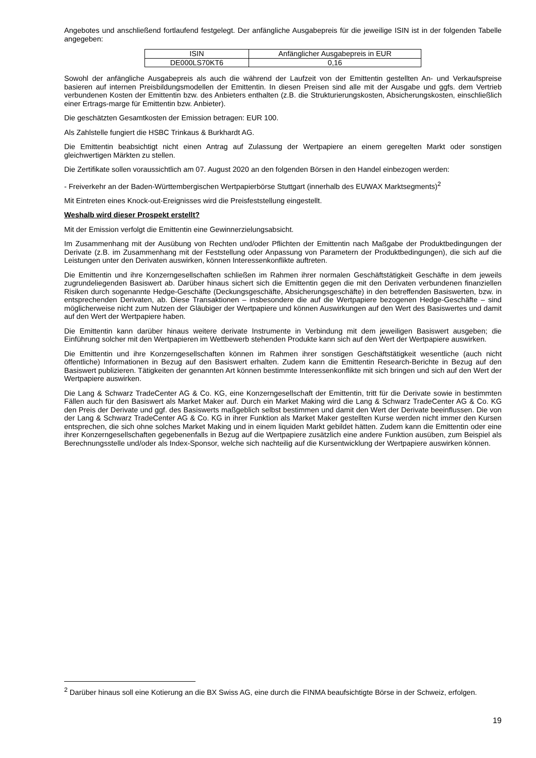Angebotes und anschließend fortlaufend festgelegt. Der anfängliche Ausgabepreis für die jeweilige ISIN ist in der folgenden Tabelle angegeben:
| ISIN | Anfänglicher Ausgabepreis in EUR |
| DE000LS70KT6 | 0,16 |
Sowohl der anfängliche Ausgabepreis als auch die während der Laufzeit von der Emittentin gestellten An- und Verkaufspreise basieren auf internen Preisbildungsmodellen der Emittentin. In diesen Preisen sind alle mit der Ausgabe und ggfs. dem Vertrieb verbundenen Kosten der Emittentin bzw. des Anbieters enthalten (z.B. die Strukturierungskosten, Absicherungskosten, einschließlich einer Ertrags-marge für Emittentin bzw. Anbieter).
Die geschätzten Gesamtkosten der Emission betragen: EUR 100.
Als Zahlstelle fungiert die HSBC Trinkaus & Burkhardt AG.
Die Emittentin beabsichtigt nicht einen Antrag auf Zulassung der Wertpapiere an einem geregelten Markt oder sonstigen gleichwertigen Märkten zu stellen.
Die Zertifikate sollen voraussichtlich am 07. August 2020 an den folgenden Börsen in den Handel einbezogen werden:
- Freiverkehr an der Baden-Württembergischen Wertpapierbörse Stuttgart (innerhalb des EUWAX Marktsegments)<sup>2</sup>
Mit Eintreten eines Knock-out-Ereignisses wird die Preisfeststellung eingestellt.
Weshalb wird dieser Prospekt erstellt?
Mit der Emission verfolgt die Emittentin eine Gewinnerzielungsabsicht.
Im Zusammenhang mit der Ausübung von Rechten und/oder Pflichten der Emittentin nach Maßgabe der Produktbedingungen der Derivate (z.B. im Zusammenhang mit der Feststellung oder Anpassung von Parametern der Produktbedingungen), die sich auf die Leistungen unter den Derivaten auswirken, können Interessenkonflikte auftreten.
Die Emittentin und ihre Konzerngesellschaften schließen im Rahmen ihrer normalen Geschäftstätigkeit Geschäfte in dem jeweils zugrundeliegenden Basiswert ab. Darüber hinaus sichert sich die Emittentin gegen die mit den Derivaten verbundenen finanziellen Risiken durch sogenannte Hedge-Geschäfte (Deckungsgeschäfte, Absicherungsgeschäfte) in den betreffenden Basiswerten, bzw. in entsprechenden Derivaten, ab. Diese Transaktionen – insbesondere die auf die Wertpapiere bezogenen Hedge-Geschäfte – sind möglicherweise nicht zum Nutzen der Gläubiger der Wertpapiere und können Auswirkungen auf den Wert des Basiswertes und damit auf den Wert der Wertpapiere haben.
Die Emittentin kann darüber hinaus weitere derivate Instrumente in Verbindung mit dem jeweiligen Basiswert ausgeben; die Einführung solcher mit den Wertpapieren im Wettbewerb stehenden Produkte kann sich auf den Wert der Wertpapiere auswirken.
Die Emittentin und ihre Konzerngesellschaften können im Rahmen ihrer sonstigen Geschäftstätigkeit wesentliche (auch nicht öffentliche) Informationen in Bezug auf den Basiswert erhalten. Zudem kann die Emittentin Research-Berichte in Bezug auf den Basiswert publizieren. Tätigkeiten der genannten Art können bestimmte Interessenkonflikte mit sich bringen und sich auf den Wert der Wertpapiere auswirken.
Die Lang & Schwarz TradeCenter AG & Co. KG, eine Konzerngesellschaft der Emittentin, tritt für die Derivate sowie in bestimmten Fällen auch für den Basiswert als Market Maker auf. Durch ein Market Making wird die Lang & Schwarz TradeCenter AG & Co. KG den Preis der Derivate und ggf. des Basiswerts maßgeblich selbst bestimmen und damit den Wert der Derivate beeinflussen. Die von der Lang & Schwarz TradeCenter AG & Co. KG in ihrer Funktion als Market Maker gestellten Kurse werden nicht immer den Kursen entsprechen, die sich ohne solches Market Making und in einem liquiden Markt gebildet hätten. Zudem kann die Emittentin oder eine ihrer Konzerngesellschaften gegebenenfalls in Bezug auf die Wertpapiere zusätzlich eine andere Funktion ausüben, zum Beispiel als Berechnungsstelle und/oder als Index-Sponsor, welche sich nachteilig auf die Kursentwicklung der Wertpapiere auswirken können.
<sup>2</sup> Darüber hinaus soll eine Kotierung an die BX Swiss AG, eine durch die FINMA beaufsichtigte Börse in der Schweiz, erfolgen.
19